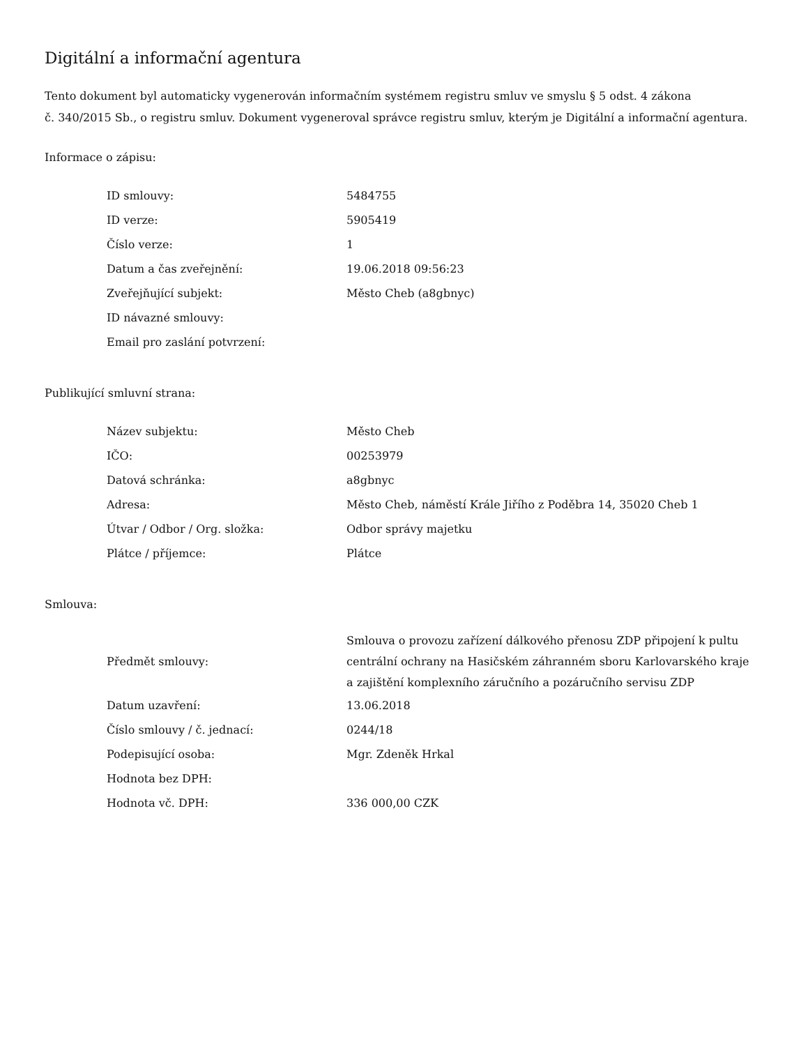Digitální a informační agentura
Tento dokument byl automaticky vygenerován informačním systémem registru smluv ve smyslu § 5 odst. 4 zákona
č. 340/2015 Sb., o registru smluv. Dokument vygeneroval správce registru smluv, kterým je Digitální a informační agentura.
Informace o zápisu:
| ID smlouvy: | 5484755 |
| ID verze: | 5905419 |
| Číslo verze: | 1 |
| Datum a čas zveřejnění: | 19.06.2018 09:56:23 |
| Zveřejňující subjekt: | Město Cheb (a8gbnyc) |
| ID návazné smlouvy: | |
| Email pro zaslání potvrzení: | |
Publikující smluvní strana:
| Název subjektu: | Město Cheb |
| IČO: | 00253979 |
| Datová schránka: | a8gbnyc |
| Adresa: | Město Cheb, náměstí Krále Jiřího z Poděbra 14, 35020 Cheb 1 |
| Útvar / Odbor / Org. složka: | Odbor správy majetku |
| Plátce / příjemce: | Plátce |
Smlouva:
| Předmět smlouvy: | Smlouva o provozu zařízení dálkového přenosu ZDP připojení k pultu centrální ochrany na Hasičském záhranném sboru Karlovarského kraje a zajištění komplexního záručního a pozáručního servisu ZDP |
| Datum uzavření: | 13.06.2018 |
| Číslo smlouvy / č. jednací: | 0244/18 |
| Podepisující osoba: | Mgr. Zdeněk Hrkal |
| Hodnota bez DPH: | |
| Hodnota vč. DPH: | 336 000,00 CZK |